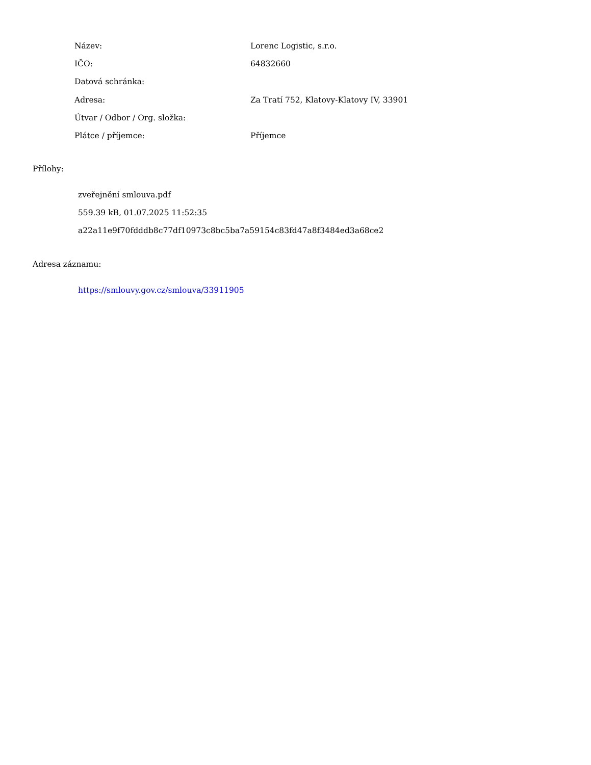| Název: | Lorenc Logistic, s.r.o. |
| IČO: | 64832660 |
| Datová schránka: | |
| Adresa: | Za Tratí 752, Klatovy-Klatovy IV, 33901 |
| Útvar / Odbor / Org. složka: | |
| Plátce / příjemce: | Příjemce |
Přílohy:
zveřejnění smlouva.pdf
559.39 kB, 01.07.2025 11:52:35
a22a11e9f70fdddb8c77df10973c8bc5ba7a59154c83fd47a8f3484ed3a68ce2
Adresa záznamu:
https://smlouvy.gov.cz/smlouva/33911905